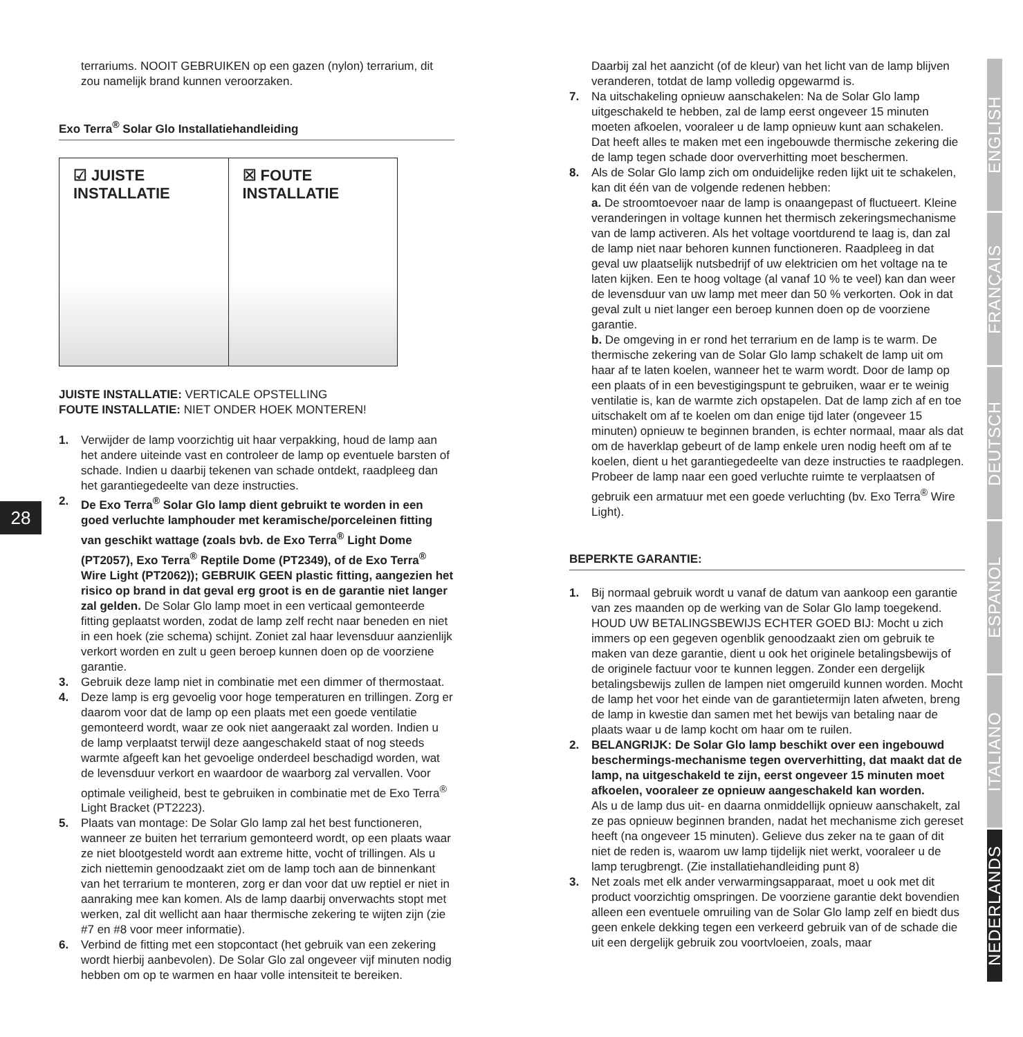28
terrariums. NOOIT GEBRUIKEN op een gazen (nylon) terrarium, dit zou namelijk brand kunnen veroorzaken.
Exo Terra<sup>®</sup> Solar Glo Installatiehandleiding
☑ JUISTE
INSTALLATIE
☒ FOUTE
INSTALLATIE
JUISTE INSTALLATIE: VERTICALE OPSTELLING
FOUTE INSTALLATIE: NIET ONDER HOEK MONTEREN!
1. Verwijder de lamp voorzichtig uit haar verpakking, houd de lamp aan het andere uiteinde vast en controleer de lamp op eventuele barsten of schade. Indien u daarbij tekenen van schade ontdekt, raadpleeg dan het garantiegedeelte van deze instructies.
2. De Exo Terra<sup>®</sup> Solar Glo lamp dient gebruikt te worden in een goed verluchte lamphouder met keramische/porceleinen fitting van geschikt wattage (zoals bvb. de Exo Terra<sup>®</sup> Light Dome (PT2057), Exo Terra<sup>®</sup> Reptile Dome (PT2349), of de Exo Terra<sup>®</sup> Wire Light (PT2062)); GEBRUIK GEEN plastic fitting, aangezien het risico op brand in dat geval erg groot is en de garantie niet langer zal gelden. De Solar Glo lamp moet in een verticaal gemonteerde fitting geplaatst worden, zodat de lamp zelf recht naar beneden en niet in een hoek (zie schema) schijnt. Zoniet zal haar levensduur aanzienlijk verkort worden en zult u geen beroep kunnen doen op de voorziene garantie.
3. Gebruik deze lamp niet in combinatie met een dimmer of thermostaat.
4. Deze lamp is erg gevoelig voor hoge temperaturen en trillingen. Zorg er daarom voor dat de lamp op een plaats met een goede ventilatie gemonteerd wordt, waar ze ook niet aangeraakt zal worden. Indien u de lamp verplaatst terwijl deze aangeschakeld staat of nog steeds warmte afgeeft kan het gevoelige onderdeel beschadigd worden, wat de levensduur verkort en waardoor de waarborg zal vervallen. Voor optimale veiligheid, best te gebruiken in combinatie met de Exo Terra<sup>®</sup> Light Bracket (PT2223).
5. Plaats van montage: De Solar Glo lamp zal het best functioneren, wanneer ze buiten het terrarium gemonteerd wordt, op een plaats waar ze niet blootgesteld wordt aan extreme hitte, vocht of trillingen. Als u zich niettemin genoodzaakt ziet om de lamp toch aan de binnenkant van het terrarium te monteren, zorg er dan voor dat uw reptiel er niet in aanraking mee kan komen. Als de lamp daarbij onverwachts stopt met werken, zal dit wellicht aan haar thermische zekering te wijten zijn (zie #7 en #8 voor meer informatie).
6. Verbind de fitting met een stopcontact (het gebruik van een zekering wordt hierbij aanbevolen). De Solar Glo zal ongeveer vijf minuten nodig hebben om op te warmen en haar volle intensiteit te bereiken.
Daarbij zal het aanzicht (of de kleur) van het licht van de lamp blijven veranderen, totdat de lamp volledig opgewarmd is.
7. Na uitschakeling opnieuw aanschakelen: Na de Solar Glo lamp uitgeschakeld te hebben, zal de lamp eerst ongeveer 15 minuten moeten afkoelen, vooraleer u de lamp opnieuw kunt aan schakelen. Dat heeft alles te maken met een ingebouwde thermische zekering die de lamp tegen schade door oververhitting moet beschermen.
8. Als de Solar Glo lamp zich om onduidelijke reden lijkt uit te schakelen, kan dit één van de volgende redenen hebben:
a. De stroomtoevoer naar de lamp is onaangepast of fluctueert. Kleine veranderingen in voltage kunnen het thermisch zekeringsmechanisme van de lamp activeren. Als het voltage voortdurend te laag is, dan zal de lamp niet naar behoren kunnen functioneren. Raadpleeg in dat geval uw plaatselijk nutsbedrijf of uw elektricien om het voltage na te laten kijken. Een te hoog voltage (al vanaf 10 % te veel) kan dan weer de levensduur van uw lamp met meer dan 50 % verkorten. Ook in dat geval zult u niet langer een beroep kunnen doen op de voorziene garantie.
b. De omgeving in er rond het terrarium en de lamp is te warm. De thermische zekering van de Solar Glo lamp schakelt de lamp uit om haar af te laten koelen, wanneer het te warm wordt. Door de lamp op een plaats of in een bevestigingspunt te gebruiken, waar er te weinig ventilatie is, kan de warmte zich opstapelen. Dat de lamp zich af en toe uitschakelt om af te koelen om dan enige tijd later (ongeveer 15 minuten) opnieuw te beginnen branden, is echter normaal, maar als dat om de haverklap gebeurt of de lamp enkele uren nodig heeft om af te koelen, dient u het garantiegedeelte van deze instructies te raadplegen. Probeer de lamp naar een goed verluchte ruimte te verplaatsen of gebruik een armatuur met een goede verluchting (bv. Exo Terra<sup>®</sup> Wire Light).
BEPERKTE GARANTIE:
1. Bij normaal gebruik wordt u vanaf de datum van aankoop een garantie van zes maanden op de werking van de Solar Glo lamp toegekend. HOUD UW BETALINGSBEWIJS ECHTER GOED BIJ: Mocht u zich immers op een gegeven ogenblik genoodzaakt zien om gebruik te maken van deze garantie, dient u ook het originele betalingsbewijs of de originele factuur voor te kunnen leggen. Zonder een dergelijk betalingsbewijs zullen de lampen niet omgeruild kunnen worden. Mocht de lamp het voor het einde van de garantietermijn laten afweten, breng de lamp in kwestie dan samen met het bewijs van betaling naar de plaats waar u de lamp kocht om haar om te ruilen.
2. BELANGRIJK: De Solar Glo lamp beschikt over een ingebouwd beschermings-mechanisme tegen oververhitting, dat maakt dat de lamp, na uitgeschakeld te zijn, eerst ongeveer 15 minuten moet afkoelen, vooraleer ze opnieuw aangeschakeld kan worden.
Als u de lamp dus uit- en daarna onmiddellijk opnieuw aanschakelt, zal ze pas opnieuw beginnen branden, nadat het mechanisme zich gereset heeft (na ongeveer 15 minuten). Gelieve dus zeker na te gaan of dit niet de reden is, waarom uw lamp tijdelijk niet werkt, vooraleer u de lamp terugbrengt. (Zie installatiehandleiding punt 8)
3. Net zoals met elk ander verwarmingsapparaat, moet u ook met dit product voorzichtig omspringen. De voorziene garantie dekt bovendien alleen een eventuele omruiling van de Solar Glo lamp zelf en biedt dus geen enkele dekking tegen een verkeerd gebruik van of de schade die uit een dergelijk gebruik zou voortvloeien, zoals, maar
ENGLISH
FRANÇAIS
DEUTSCH
ESPAÑOL
ITALIANO
NEDERLANDS